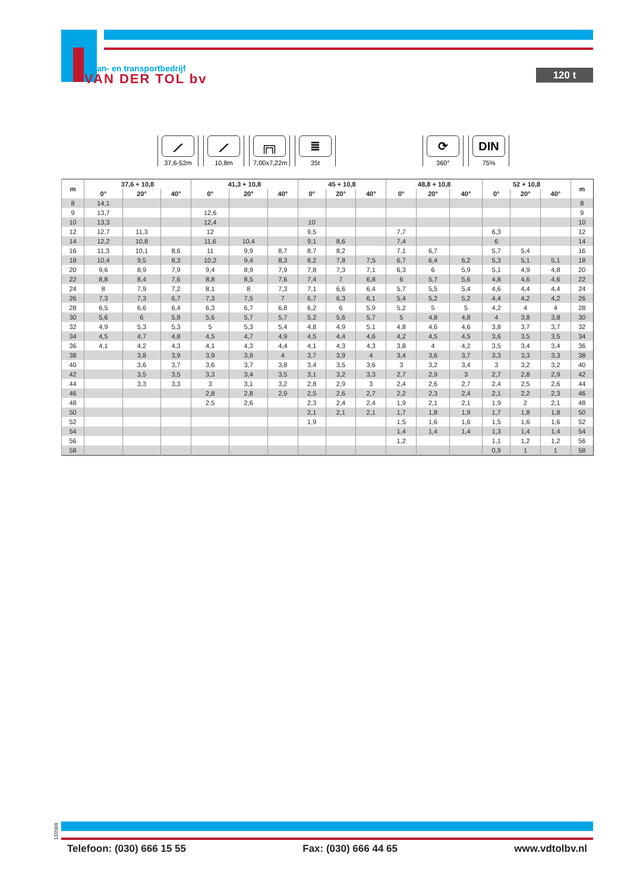kraan- en transportbedrijf
VAN DER TOL bv
120 t
⟋
37,6-52m
⟋
10,8m
╔╗
7,00x7,22m
≣
35t
⟳
360°
DIN
75%
| m | 37,6 + 10,8 | | | 41,3 + 10,8 | | | 45 + 10,8 | | | 48,8 + 10,8 | | | 52 + 10,8 | | | m |
| --- | --- | --- | --- | --- | --- | --- | --- | --- | --- | --- | --- | --- | --- | --- | --- | --- |
| | 0° | 20° | 40° | 0° | 20° | 40° | 0° | 20° | 40° | 0° | 20° | 40° | 0° | 20° | 40° | |
| 8 | 14,1 | | | | | | | | | | | | | | | 8 |
| 9 | 13,7 | | | 12,6 | | | | | | | | | | | | 9 |
| 10 | 13,3 | | | 12,4 | | | 10 | | | | | | | | | 10 |
| 12 | 12,7 | 11,3 | | 12 | | | 9,5 | | | 7,7 | | | 6,3 | | | 12 |
| 14 | 12,2 | 10,8 | | 11,6 | 10,4 | | 9,1 | 8,6 | | 7,4 | | | 6 | | | 14 |
| 16 | 11,3 | 10,1 | 8,6 | 11 | 9,9 | 8,7 | 8,7 | 8,2 | | 7,1 | 6,7 | | 5,7 | 5,4 | | 16 |
| 18 | 10,4 | 9,5 | 8,3 | 10,2 | 9,4 | 8,3 | 8,2 | 7,8 | 7,5 | 6,7 | 6,4 | 6,2 | 5,3 | 5,1 | 5,1 | 18 |
| 20 | 9,6 | 8,9 | 7,9 | 9,4 | 8,9 | 7,9 | 7,8 | 7,3 | 7,1 | 6,3 | 6 | 5,9 | 5,1 | 4,9 | 4,8 | 20 |
| 22 | 8,8 | 8,4 | 7,6 | 8,8 | 8,5 | 7,6 | 7,4 | 7 | 6,8 | 6 | 5,7 | 5,6 | 4,8 | 4,6 | 4,6 | 22 |
| 24 | 8 | 7,9 | 7,2 | 8,1 | 8 | 7,3 | 7,1 | 6,6 | 6,4 | 5,7 | 5,5 | 5,4 | 4,6 | 4,4 | 4,4 | 24 |
| 26 | 7,3 | 7,3 | 6,7 | 7,3 | 7,5 | 7 | 6,7 | 6,3 | 6,1 | 5,4 | 5,2 | 5,2 | 4,4 | 4,2 | 4,2 | 26 |
| 28 | 6,5 | 6,6 | 6,4 | 6,3 | 6,7 | 6,8 | 6,2 | 6 | 5,9 | 5,2 | 5 | 5 | 4,2 | 4 | 4 | 28 |
| 30 | 5,6 | 6 | 5,8 | 5,6 | 5,7 | 5,7 | 5,2 | 5,6 | 5,7 | 5 | 4,8 | 4,8 | 4 | 3,8 | 3,8 | 30 |
| 32 | 4,9 | 5,3 | 5,3 | 5 | 5,3 | 5,4 | 4,8 | 4,9 | 5,1 | 4,8 | 4,6 | 4,6 | 3,8 | 3,7 | 3,7 | 32 |
| 34 | 4,5 | 4,7 | 4,8 | 4,5 | 4,7 | 4,9 | 4,5 | 4,4 | 4,6 | 4,2 | 4,5 | 4,5 | 3,6 | 3,5 | 3,5 | 34 |
| 36 | 4,1 | 4,2 | 4,3 | 4,1 | 4,3 | 4,4 | 4,1 | 4,3 | 4,3 | 3,8 | 4 | 4,2 | 3,5 | 3,4 | 3,4 | 36 |
| 38 | | 3,8 | 3,9 | 3,9 | 3,9 | 4 | 3,7 | 3,9 | 4 | 3,4 | 3,6 | 3,7 | 3,3 | 3,3 | 3,3 | 38 |
| 40 | | 3,6 | 3,7 | 3,6 | 3,7 | 3,8 | 3,4 | 3,5 | 3,6 | 3 | 3,2 | 3,4 | 3 | 3,2 | 3,2 | 40 |
| 42 | | 3,5 | 3,5 | 3,3 | 3,4 | 3,5 | 3,1 | 3,2 | 3,3 | 2,7 | 2,9 | 3 | 2,7 | 2,8 | 2,9 | 42 |
| 44 | | 3,3 | 3,3 | 3 | 3,1 | 3,2 | 2,8 | 2,9 | 3 | 2,4 | 2,6 | 2,7 | 2,4 | 2,5 | 2,6 | 44 |
| 46 | | | | 2,8 | 2,8 | 2,9 | 2,5 | 2,6 | 2,7 | 2,2 | 2,3 | 2,4 | 2,1 | 2,2 | 2,3 | 46 |
| 48 | | | | 2,5 | 2,6 | | 2,3 | 2,4 | 2,4 | 1,9 | 2,1 | 2,1 | 1,9 | 2 | 2,1 | 48 |
| 50 | | | | | | | 2,1 | 2,1 | 2,1 | 1,7 | 1,8 | 1,9 | 1,7 | 1,8 | 1,8 | 50 |
| 52 | | | | | | | 1,9 | | | 1,5 | 1,6 | 1,6 | 1,5 | 1,6 | 1,6 | 52 |
| 54 | | | | | | | | | | 1,4 | 1,4 | 1,4 | 1,3 | 1,4 | 1,4 | 54 |
| 56 | | | | | | | | | | 1,2 | | | 1,1 | 1,2 | 1,2 | 56 |
| 58 | | | | | | | | | | | | | 0,9 | 1 | 1 | 58 |
12/2009
Telefoon: (030) 666 15 55 Fax: (030) 666 44 65 www.vdtolbv.nl